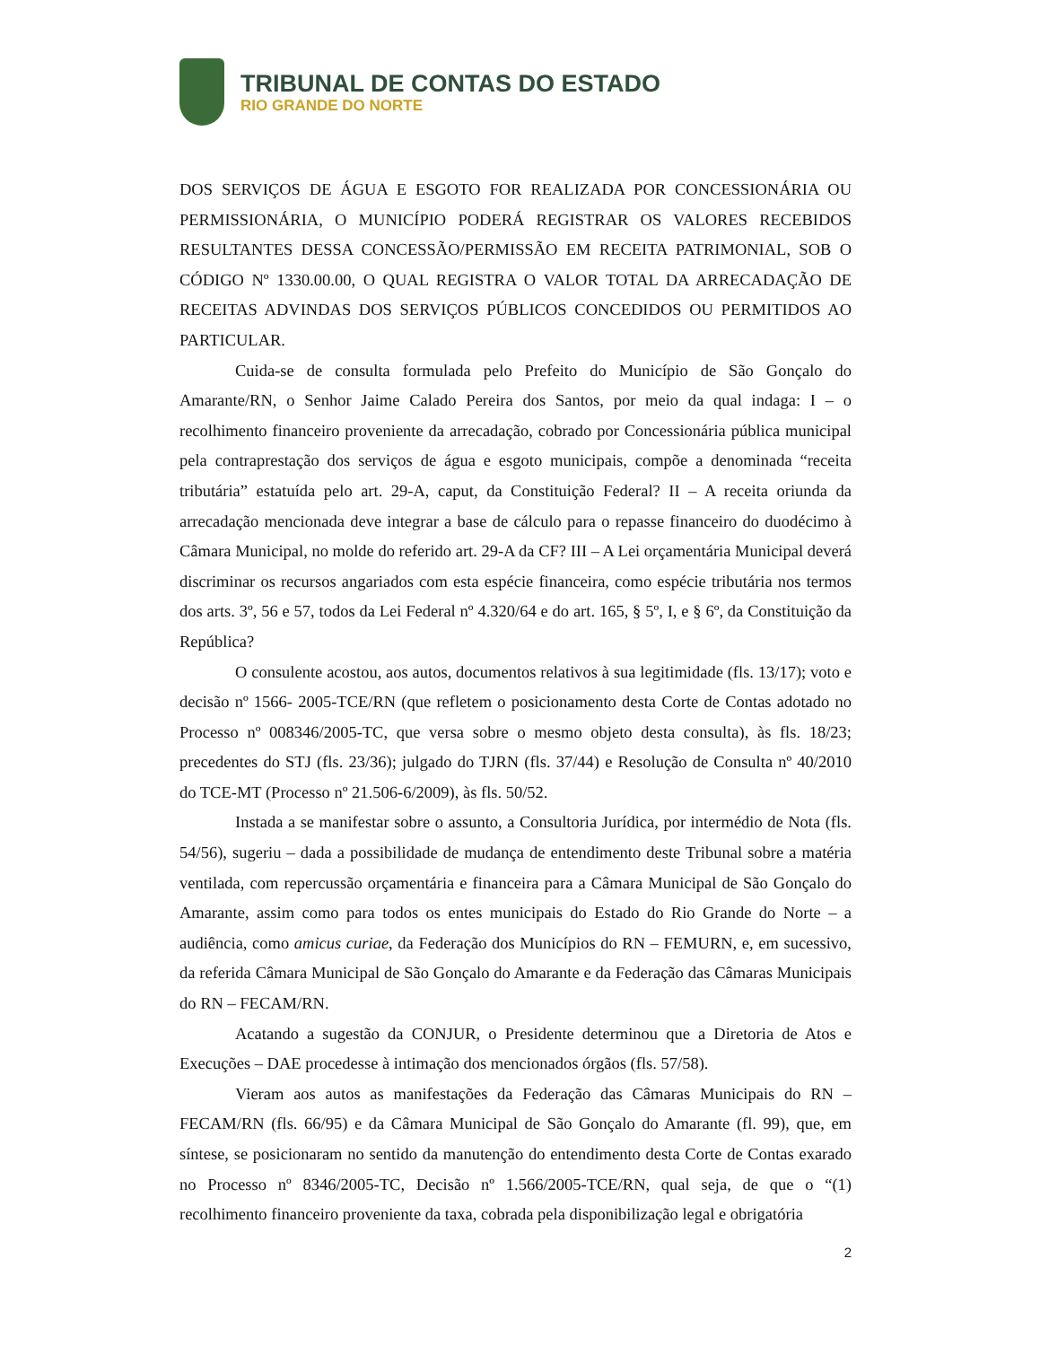TRIBUNAL DE CONTAS DO ESTADO
RIO GRANDE DO NORTE
DOS SERVIÇOS DE ÁGUA E ESGOTO FOR REALIZADA POR CONCESSIONÁRIA OU PERMISSIONÁRIA, O MUNICÍPIO PODERÁ REGISTRAR OS VALORES RECEBIDOS RESULTANTES DESSA CONCESSÃO/PERMISSÃO EM RECEITA PATRIMONIAL, SOB O CÓDIGO Nº 1330.00.00, O QUAL REGISTRA O VALOR TOTAL DA ARRECADAÇÃO DE RECEITAS ADVINDAS DOS SERVIÇOS PÚBLICOS CONCEDIDOS OU PERMITIDOS AO PARTICULAR.
Cuida-se de consulta formulada pelo Prefeito do Município de São Gonçalo do Amarante/RN, o Senhor Jaime Calado Pereira dos Santos, por meio da qual indaga: I – o recolhimento financeiro proveniente da arrecadação, cobrado por Concessionária pública municipal pela contraprestação dos serviços de água e esgoto municipais, compõe a denominada “receita tributária” estatuída pelo art. 29-A, caput, da Constituição Federal? II – A receita oriunda da arrecadação mencionada deve integrar a base de cálculo para o repasse financeiro do duodécimo à Câmara Municipal, no molde do referido art. 29-A da CF? III – A Lei orçamentária Municipal deverá discriminar os recursos angariados com esta espécie financeira, como espécie tributária nos termos dos arts. 3º, 56 e 57, todos da Lei Federal nº 4.320/64 e do art. 165, § 5º, I, e § 6º, da Constituição da República?
O consulente acostou, aos autos, documentos relativos à sua legitimidade (fls. 13/17); voto e decisão nº 1566- 2005-TCE/RN (que refletem o posicionamento desta Corte de Contas adotado no Processo nº 008346/2005-TC, que versa sobre o mesmo objeto desta consulta), às fls. 18/23; precedentes do STJ (fls. 23/36); julgado do TJRN (fls. 37/44) e Resolução de Consulta nº 40/2010 do TCE-MT (Processo nº 21.506-6/2009), às fls. 50/52.
Instada a se manifestar sobre o assunto, a Consultoria Jurídica, por intermédio de Nota (fls. 54/56), sugeriu – dada a possibilidade de mudança de entendimento deste Tribunal sobre a matéria ventilada, com repercussão orçamentária e financeira para a Câmara Municipal de São Gonçalo do Amarante, assim como para todos os entes municipais do Estado do Rio Grande do Norte – a audiência, como amicus curiae, da Federação dos Municípios do RN – FEMURN, e, em sucessivo, da referida Câmara Municipal de São Gonçalo do Amarante e da Federação das Câmaras Municipais do RN – FECAM/RN.
Acatando a sugestão da CONJUR, o Presidente determinou que a Diretoria de Atos e Execuções – DAE procedesse à intimação dos mencionados órgãos (fls. 57/58).
Vieram aos autos as manifestações da Federação das Câmaras Municipais do RN – FECAM/RN (fls. 66/95) e da Câmara Municipal de São Gonçalo do Amarante (fl. 99), que, em síntese, se posicionaram no sentido da manutenção do entendimento desta Corte de Contas exarado no Processo nº 8346/2005-TC, Decisão nº 1.566/2005-TCE/RN, qual seja, de que o “(1) recolhimento financeiro proveniente da taxa, cobrada pela disponibilização legal e obrigatória
2